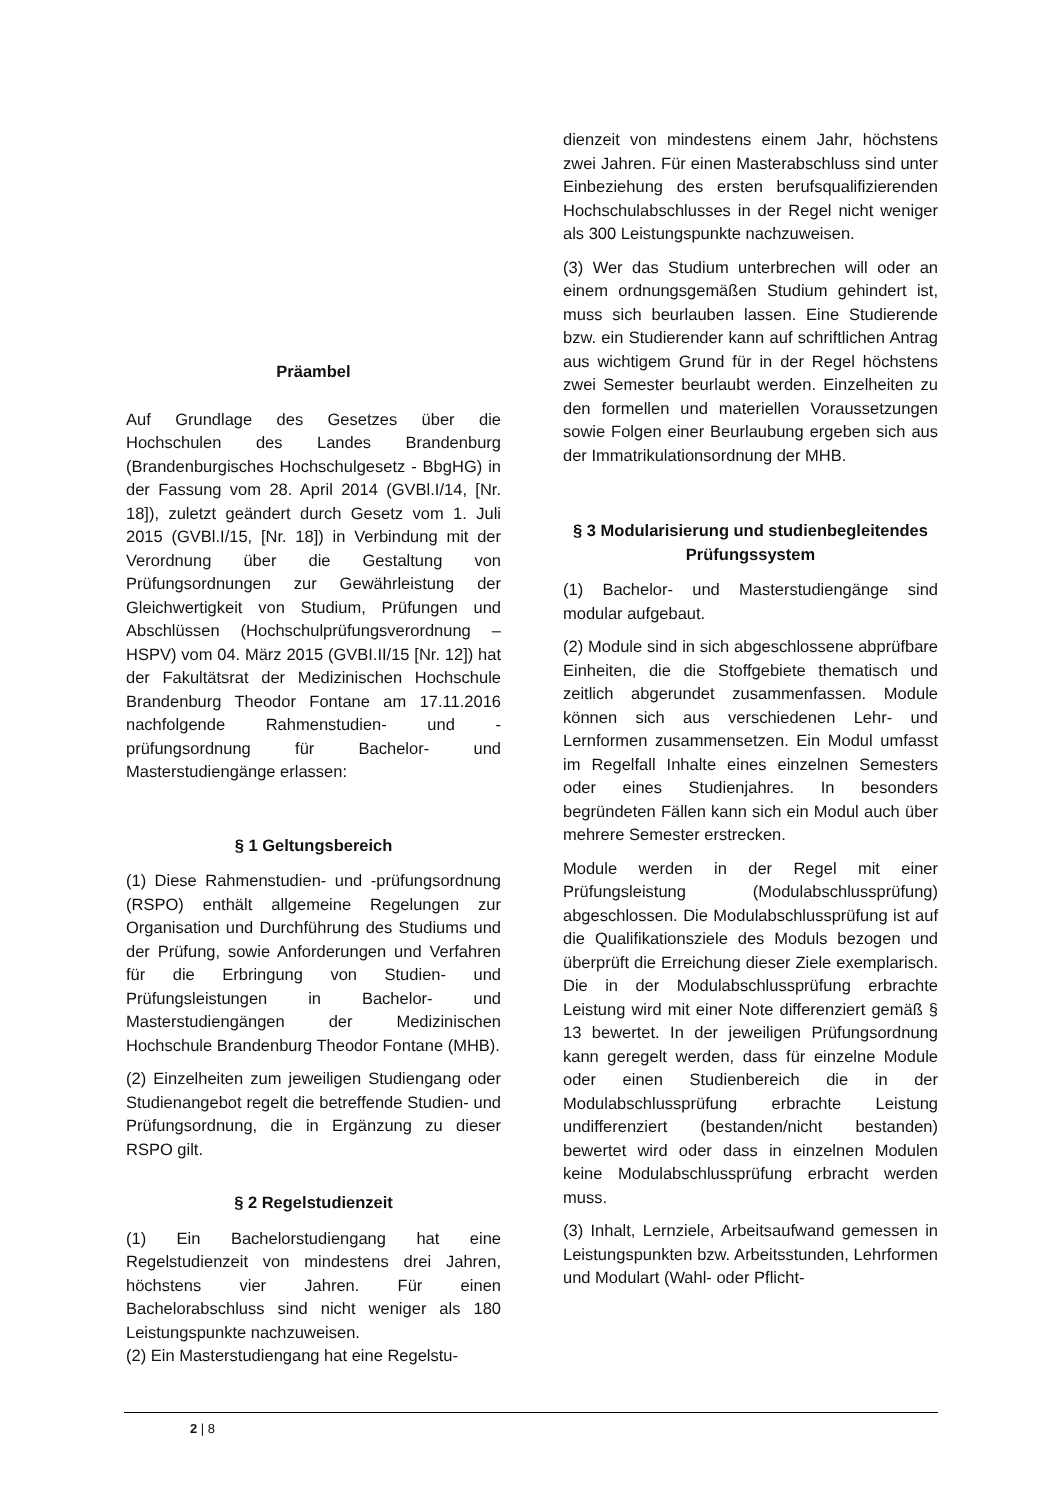Präambel
Auf Grundlage des Gesetzes über die Hochschulen des Landes Brandenburg (Brandenburgisches Hochschulgesetz - BbgHG) in der Fassung vom 28. April 2014 (GVBl.I/14, [Nr. 18]), zuletzt geändert durch Gesetz vom 1. Juli 2015 (GVBl.I/15, [Nr. 18]) in Verbindung mit der Verordnung über die Gestaltung von Prüfungsordnungen zur Gewährleistung der Gleichwertigkeit von Studium, Prüfungen und Abschlüssen (Hochschulprüfungsverordnung – HSPV) vom 04. März 2015 (GVBI.II/15 [Nr. 12]) hat der Fakultätsrat der Medizinischen Hochschule Brandenburg Theodor Fontane am 17.11.2016 nachfolgende Rahmenstudien- und -prüfungsordnung für Bachelor- und Masterstudiengänge erlassen:
§ 1 Geltungsbereich
(1) Diese Rahmenstudien- und -prüfungsordnung (RSPO) enthält allgemeine Regelungen zur Organisation und Durchführung des Studiums und der Prüfung, sowie Anforderungen und Verfahren für die Erbringung von Studien- und Prüfungsleistungen in Bachelor- und Masterstudiengängen der Medizinischen Hochschule Brandenburg Theodor Fontane (MHB).
(2) Einzelheiten zum jeweiligen Studiengang oder Studienangebot regelt die betreffende Studien- und Prüfungsordnung, die in Ergänzung zu dieser RSPO gilt.
§ 2 Regelstudienzeit
(1) Ein Bachelorstudiengang hat eine Regelstudienzeit von mindestens drei Jahren, höchstens vier Jahren. Für einen Bachelorabschluss sind nicht weniger als 180 Leistungspunkte nachzuweisen.
(2) Ein Masterstudiengang hat eine Regelstu-
dienzeit von mindestens einem Jahr, höchstens zwei Jahren. Für einen Masterabschluss sind unter Einbeziehung des ersten berufsqualifizierenden Hochschulabschlusses in der Regel nicht weniger als 300 Leistungspunkte nachzuweisen.
(3) Wer das Studium unterbrechen will oder an einem ordnungsgemäßen Studium gehindert ist, muss sich beurlauben lassen. Eine Studierende bzw. ein Studierender kann auf schriftlichen Antrag aus wichtigem Grund für in der Regel höchstens zwei Semester beurlaubt werden. Einzelheiten zu den formellen und materiellen Voraussetzungen sowie Folgen einer Beurlaubung ergeben sich aus der Immatrikulationsordnung der MHB.
§ 3 Modularisierung und studienbegleitendes Prüfungssystem
(1) Bachelor- und Masterstudiengänge sind modular aufgebaut.
(2) Module sind in sich abgeschlossene abprüfbare Einheiten, die die Stoffgebiete thematisch und zeitlich abgerundet zusammenfassen. Module können sich aus verschiedenen Lehr- und Lernformen zusammensetzen. Ein Modul umfasst im Regelfall Inhalte eines einzelnen Semesters oder eines Studienjahres. In besonders begründeten Fällen kann sich ein Modul auch über mehrere Semester erstrecken.
Module werden in der Regel mit einer Prüfungsleistung (Modulabschlussprüfung) abgeschlossen. Die Modulabschlussprüfung ist auf die Qualifikationsziele des Moduls bezogen und überprüft die Erreichung dieser Ziele exemplarisch. Die in der Modulabschlussprüfung erbrachte Leistung wird mit einer Note differenziert gemäß § 13 bewertet. In der jeweiligen Prüfungsordnung kann geregelt werden, dass für einzelne Module oder einen Studienbereich die in der Modulabschlussprüfung erbrachte Leistung undifferenziert (bestanden/nicht bestanden) bewertet wird oder dass in einzelnen Modulen keine Modulabschlussprüfung erbracht werden muss.
(3) Inhalt, Lernziele, Arbeitsaufwand gemessen in Leistungspunkten bzw. Arbeitsstunden, Lehrformen und Modulart (Wahl- oder Pflicht-
2 | 8